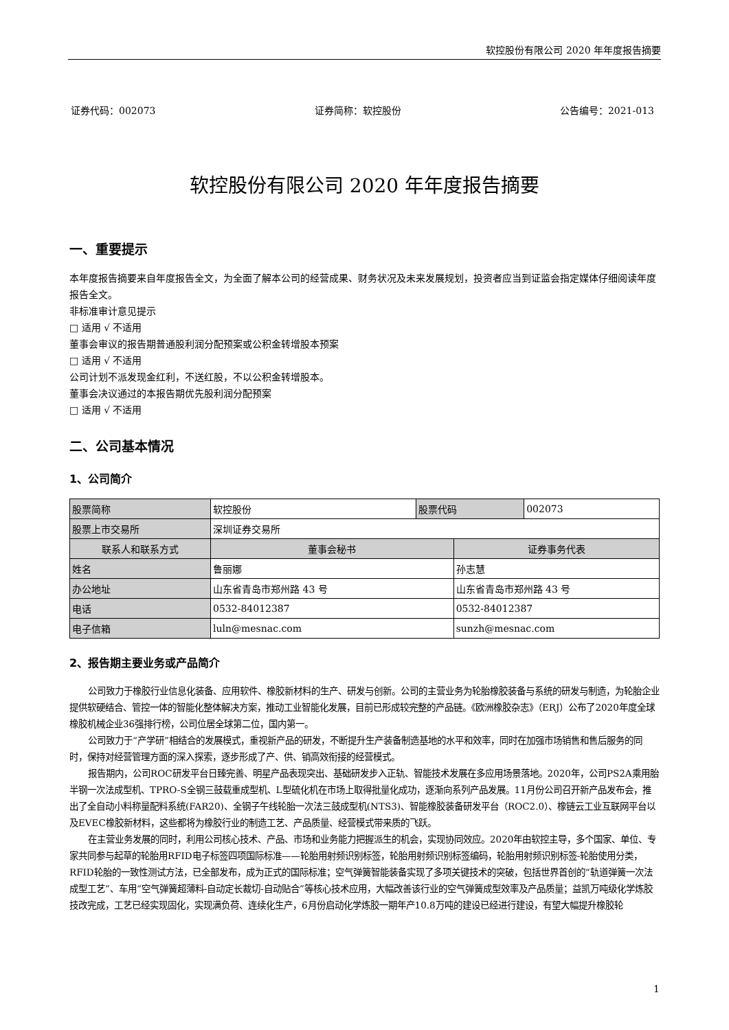软控股份有限公司 2020 年年度报告摘要
证券代码：002073 证券简称：软控股份 公告编号：2021-013
软控股份有限公司 2020 年年度报告摘要
一、重要提示
本年度报告摘要来自年度报告全文，为全面了解本公司的经营成果、财务状况及未来发展规划，投资者应当到证监会指定媒体仔细阅读年度报告全文。
非标准审计意见提示
□ 适用 √ 不适用
董事会审议的报告期普通股利润分配预案或公积金转增股本预案
□ 适用 √ 不适用
公司计划不派发现金红利，不送红股，不以公积金转增股本。
董事会决议通过的本报告期优先股利润分配预案
□ 适用 √ 不适用
二、公司基本情况
1、公司简介
| 股票简称 | 软控股份 | 股票代码 | | 002073 |
| 股票上市交易所 | 深圳证券交易所 | | | |
| 联系人和联系方式 | 董事会秘书 | | 证券事务代表 | |
| 姓名 | 鲁丽娜 | | 孙志慧 | |
| 办公地址 | 山东省青岛市郑州路 43 号 | | 山东省青岛市郑州路 43 号 | |
| 电话 | 0532-84012387 | | 0532-84012387 | |
| 电子信箱 | luln@mesnac.com | | sunzh@mesnac.com | |
2、报告期主要业务或产品简介
公司致力于橡胶行业信息化装备、应用软件、橡胶新材料的生产、研发与创新。公司的主营业务为轮胎橡胶装备与系统的研发与制造，为轮胎企业提供软硬结合、管控一体的智能化整体解决方案，推动工业智能化发展，目前已形成较完整的产品链。《欧洲橡胶杂志》（ERJ）公布了2020年度全球橡胶机械企业36强排行榜，公司位居全球第二位，国内第一。
公司致力于“产学研”相结合的发展模式，重视新产品的研发，不断提升生产装备制造基地的水平和效率，同时在加强市场销售和售后服务的同时，保持对经营管理方面的深入探索，逐步形成了产、供、销高效衔接的经营模式。
报告期内，公司ROC研发平台日臻完善、明星产品表现突出、基础研发步入正轨、智能技术发展在多应用场景落地。2020年，公司PS2A乘用胎半钢一次法成型机、TPRO-S全钢三鼓载重成型机、L型硫化机在市场上取得批量化成功，逐渐向系列产品发展。11月份公司召开新产品发布会，推出了全自动小料称量配料系统(FAR20)、全钢子午线轮胎一次法三鼓成型机(NTS3)、智能橡胶装备研发平台（ROC2.0）、橡链云工业互联网平台以及EVEC橡胶新材料，这些都将为橡胶行业的制造工艺、产品质量、经营模式带来质的飞跃。
在主营业务发展的同时，利用公司核心技术、产品、市场和业务能力把握派生的机会，实现协同效应。2020年由软控主导，多个国家、单位、专家共同参与起草的轮胎用RFID电子标签四项国际标准——轮胎用射频识别标签，轮胎用射频识别标签编码，轮胎用射频识别标签-轮胎使用分类，RFID轮胎的一致性测试方法，已全部发布，成为正式的国际标准；空气弹簧智能装备实现了多项关键技术的突破，包括世界首创的“轨道弹簧一次法成型工艺”、车用“空气弹簧超薄料-自动定长裁切-自动贴合”等核心技术应用，大幅改善该行业的空气弹簧成型效率及产品质量；益凯万吨级化学炼胶技改完成，工艺已经实现固化，实现满负荷、连续化生产，6月份启动化学炼胶一期年产10.8万吨的建设已经进行建设，有望大幅提升橡胶轮
1